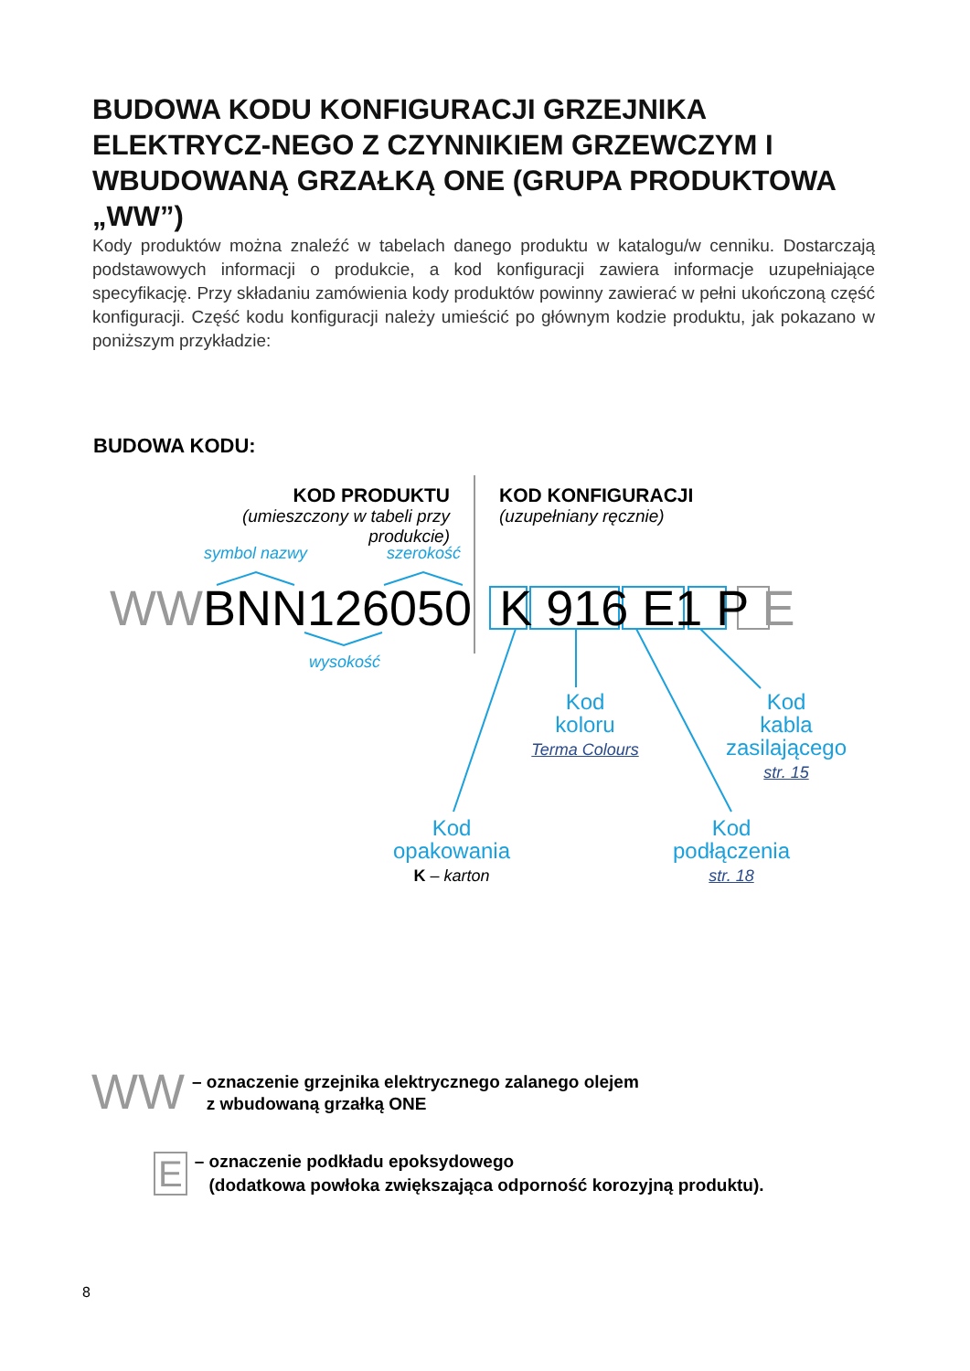BUDOWA KODU KONFIGURACJI GRZEJNIKA ELEKTRYCZ-NEGO Z CZYNNIKIEM GRZEWCZYM I WBUDOWANĄ GRZAŁKĄ ONE (GRUPA PRODUKTOWA „WW”)
Kody produktów można znaleźć w tabelach danego produktu w katalogu/w cenniku. Dostarczają podstawowych informacji o produkcie, a kod konfiguracji zawiera informacje uzupełniające specyfikację. Przy składaniu zamówienia kody produktów powinny zawierać w pełni ukończoną część konfiguracji. Część kodu konfiguracji należy umieścić po głównym kodzie produktu, jak pokazano w poniższym przykładzie:
BUDOWA KODU:
KOD PRODUKTU
(umieszczony w tabeli przy produkcie)
KOD KONFIGURACJI
(uzupełniany ręcznie)
symbol nazwy szerokość
wysokość
WWBNN126050 K 916 E1 P E
Kod
koloru
Terma Colours
Kod
kabla
zasilającego
str. 15
Kod
opakowania
K – karton
Kod
podłączenia
str. 18
WW – oznaczenie grzejnika elektrycznego zalanego olejem
z wbudowaną grzałką ONE
E – oznaczenie podkładu epoksydowego
(dodatkowa powłoka zwiększająca odporność korozyjną produktu).
8